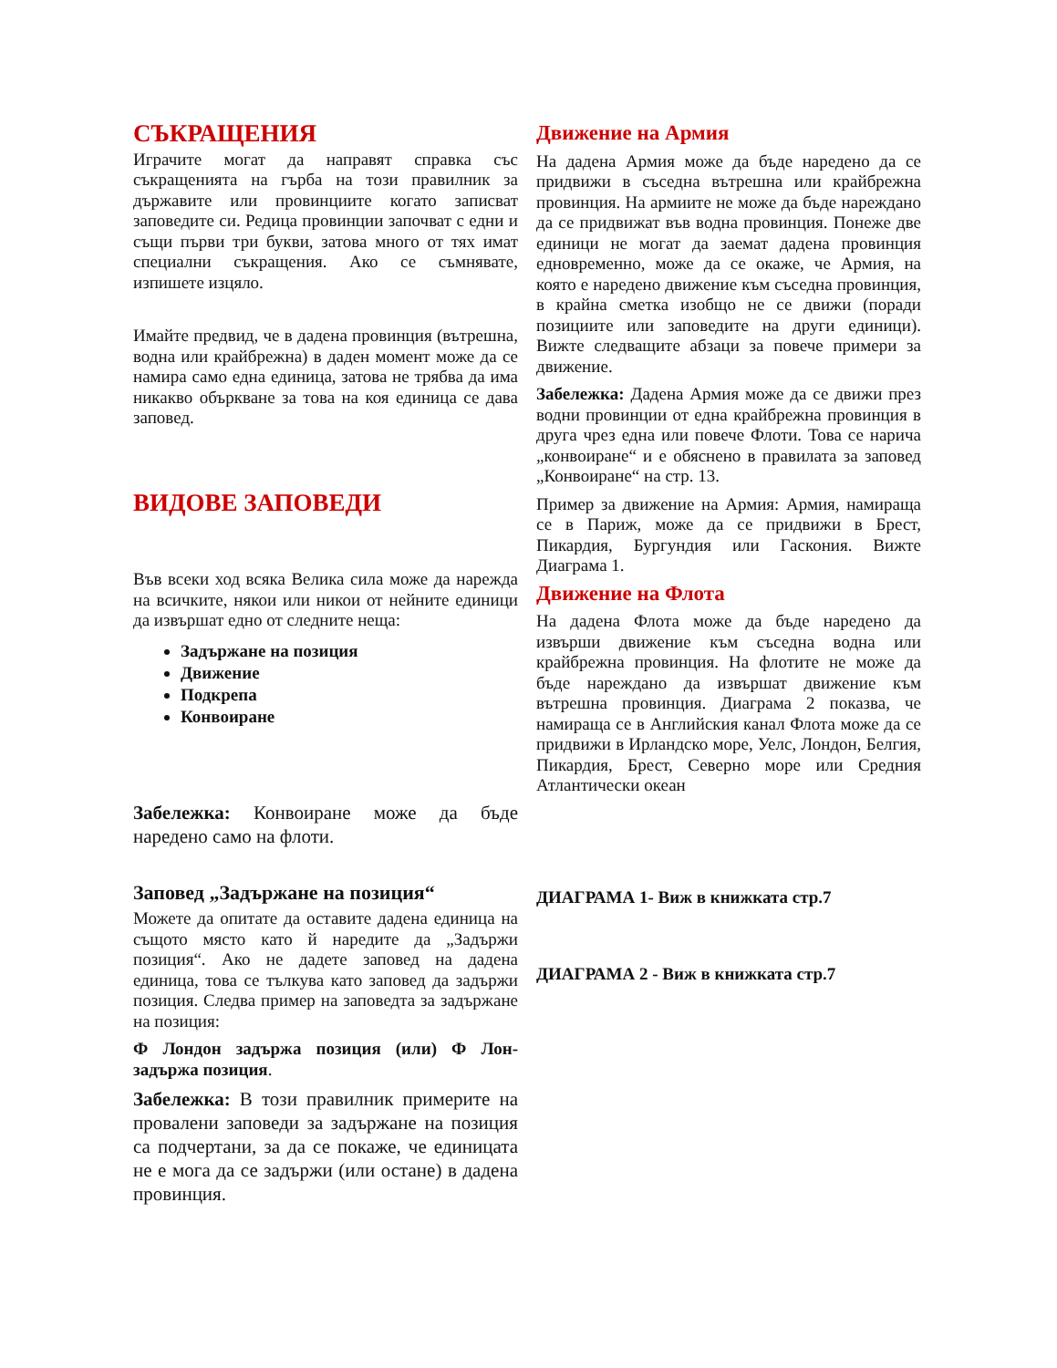СЪКРАЩЕНИЯ
Играчите могат да направят справка със съкращенията на гърба на този правилник за държавите или провинциите когато записват заповедите си. Редица провинции започват с едни и същи първи три букви, затова много от тях имат специални съкращения. Ако се съмнявате, изпишете изцяло.
Имайте предвид, че в дадена провинция (вътрешна, водна или крайбрежна) в даден момент може да се намира само една единица, затова не трябва да има никакво объркване за това на коя единица се дава заповед.
ВИДОВЕ ЗАПОВЕДИ
Във всеки ход всяка Велика сила може да нарежда на всичките, някои или никои от нейните единици да извършат едно от следните неща:
Задържане на позиция
Движение
Подкрепа
Конвоиране
Забележка: Конвоиране може да бъде наредено само на флоти.
Заповед „Задържане на позиция“
Можете да опитате да оставите дадена единица на същото място като й наредите да „Задържи позиция“. Ако не дадете заповед на дадена единица, това се тълкува като заповед да задържи позиция. Следва пример на заповедта за задържане на позиция:
Ф Лондон задържа позиция (или) Ф Лон-задържа позиция.
Забележка: В този правилник примерите на провалени заповеди за задържане на позиция са подчертани, за да се покаже, че единицата не е мога да се задържи (или остане) в дадена провинция.
Движение на Армия
На дадена Армия може да бъде наредено да се придвижи в съседна вътрешна или крайбрежна провинция. На армиите не може да бъде нареждано да се придвижат във водна провинция. Понеже две единици не могат да заемат дадена провинция едновременно, може да се окаже, че Армия, на която е наредено движение към съседна провинция, в крайна сметка изобщо не се движи (поради позициите или заповедите на други единици). Вижте следващите абзаци за повече примери за движение.
Забележка: Дадена Армия може да се движи през водни провинции от една крайбрежна провинция в друга чрез една или повече Флоти. Това се нарича „конвоиране“ и е обяснено в правилата за заповед „Конвоиране“ на стр. 13.
Пример за движение на Армия: Армия, намираща се в Париж, може да се придвижи в Брест, Пикардия, Бургундия или Гаскония. Вижте Диаграма 1.
Движение на Флота
На дадена Флота може да бъде наредено да извърши движение към съседна водна или крайбрежна провинция. На флотите не може да бъде нареждано да извършат движение към вътрешна провинция. Диаграма 2 показва, че намираща се в Английския канал Флота може да се придвижи в Ирландско море, Уелс, Лондон, Белгия, Пикардия, Брест, Северно море или Средния Атлантически океан
ДИАГРАМА 1- Виж в книжката стр.7
ДИАГРАМА 2 - Виж в книжката стр.7